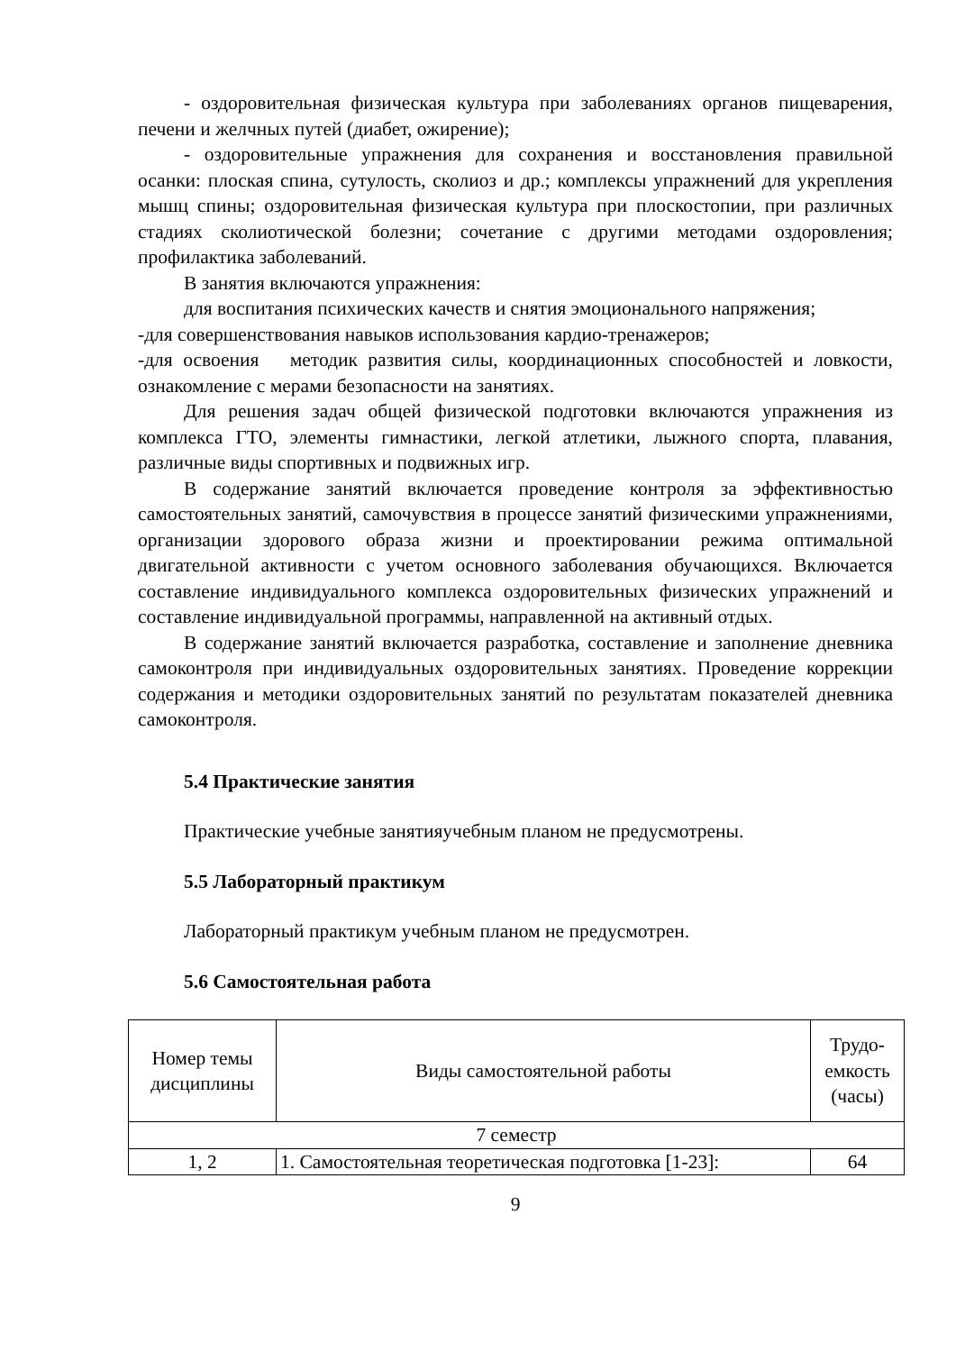- оздоровительная физическая культура при заболеваниях органов пищеварения, печени и желчных путей (диабет, ожирение);
- оздоровительные упражнения для сохранения и восстановления правильной осанки: плоская спина, сутулость, сколиоз и др.; комплексы упражнений для укрепления мышц спины; оздоровительная физическая культура при плоскостопии, при различных стадиях сколиотической болезни; сочетание с другими методами оздоровления; профилактика заболеваний.
В занятия включаются упражнения:
для воспитания психических качеств и снятия эмоционального напряжения;
-для совершенствования навыков использования кардио-тренажеров;
-для освоения методик развития силы, координационных способностей и ловкости, ознакомление с мерами безопасности на занятиях.
Для решения задач общей физической подготовки включаются упражнения из комплекса ГТО, элементы гимнастики, легкой атлетики, лыжного спорта, плавания, различные виды спортивных и подвижных игр.
В содержание занятий включается проведение контроля за эффективностью самостоятельных занятий, самочувствия в процессе занятий физическими упражнениями, организации здорового образа жизни и проектировании режима оптимальной двигательной активности с учетом основного заболевания обучающихся. Включается составление индивидуального комплекса оздоровительных физических упражнений и составление индивидуальной программы, направленной на активный отдых.
В содержание занятий включается разработка, составление и заполнение дневника самоконтроля при индивидуальных оздоровительных занятиях. Проведение коррекции содержания и методики оздоровительных занятий по результатам показателей дневника самоконтроля.
5.4 Практические занятия
Практические учебные занятияучебным планом не предусмотрены.
5.5 Лабораторный практикум
Лабораторный практикум учебным планом не предусмотрен.
5.6 Самостоятельная работа
| Номер темы дисциплины | Виды самостоятельной работы | Трудо-емкость (часы) |
| 7 семестр | | |
| 1, 2 | 1. Самостоятельная теоретическая подготовка [1-23]: | 64 |
9